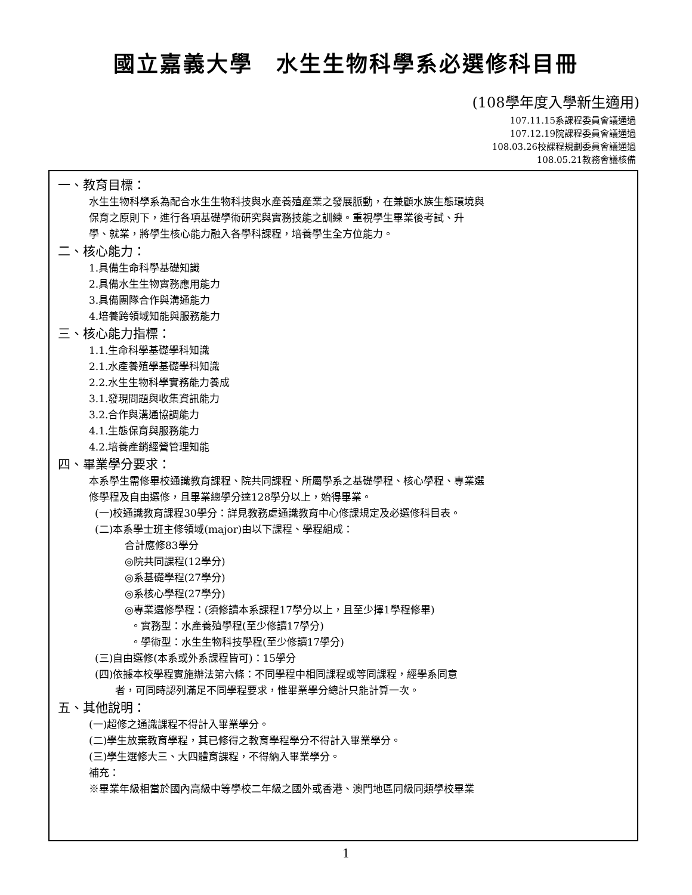國立嘉義大學　水生生物科學系必選修科目冊
(108學年度入學新生適用)
107.11.15系課程委員會議通過
107.12.19院課程委員會議通過
108.03.26校課程規劃委員會議通過
108.05.21教務會議核備
一、教育目標：
水生生物科學系為配合水生生物科技與水產養殖產業之發展脈動，在兼顧水族生態環境與
保育之原則下，進行各項基礎學術研究與實務技能之訓練。重視學生畢業後考試、升
學、就業，將學生核心能力融入各學科課程，培養學生全方位能力。
二、核心能力：
1.具備生命科學基礎知識
2.具備水生生物實務應用能力
3.具備團隊合作與溝通能力
4.培養跨領域知能與服務能力
三、核心能力指標：
1.1.生命科學基礎學科知識
2.1.水產養殖學基礎學科知識
2.2.水生生物科學實務能力養成
3.1.發現問題與收集資訊能力
3.2.合作與溝通協調能力
4.1.生態保育與服務能力
4.2.培養產銷經營管理知能
四、畢業學分要求：
本系學生需修畢校通識教育課程、院共同課程、所屬學系之基礎學程、核心學程、專業選
修學程及自由選修，且畢業總學分達128學分以上，始得畢業。
(一)校通識教育課程30學分：詳見教務處通識教育中心修課規定及必選修科目表。
(二)本系學士班主修領域(major)由以下課程、學程組成：
合計應修83學分
◎院共同課程(12學分)
◎系基礎學程(27學分)
◎系核心學程(27學分)
◎專業選修學程：(須修讀本系課程17學分以上，且至少擇1學程修畢)
。實務型：水產養殖學程(至少修讀17學分)
。學術型：水生生物科技學程(至少修讀17學分)
(三)自由選修(本系或外系課程皆可)：15學分
(四)依據本校學程實施辦法第六條：不同學程中相同課程或等同課程，經學系同意
　　者，可同時認列滿足不同學程要求，惟畢業學分總計只能計算一次。
五、其他說明：
(一)超修之通識課程不得計入畢業學分。
(二)學生放棄教育學程，其已修得之教育學程學分不得計入畢業學分。
(三)學生選修大三、大四體育課程，不得納入畢業學分。
補充：
※畢業年級相當於國內高級中等學校二年級之國外或香港、澳門地區同級同類學校畢業
1